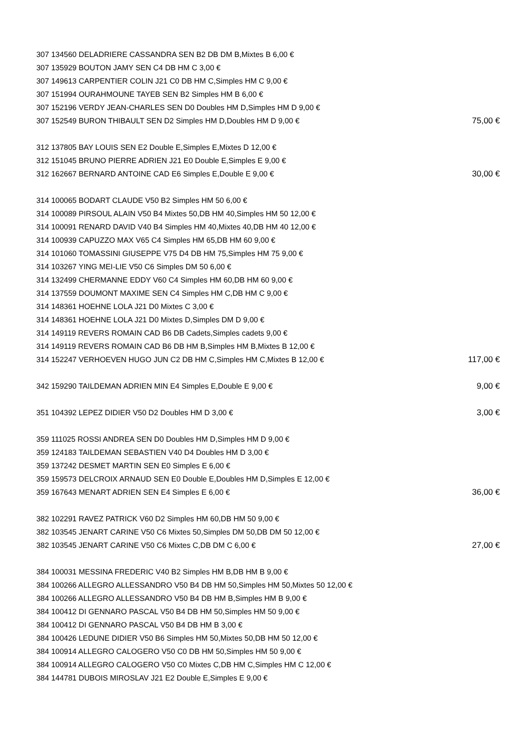| 307 134560 DELADRIERE CASSANDRA SEN B2 DB DM B,Mixtes B 6,00 € | |
| 307 135929 BOUTON JAMY SEN C4 DB HM C 3,00 € | |
| 307 149613 CARPENTIER COLIN J21 C0 DB HM C,Simples HM C 9,00 € | |
| 307 151994 OURAHMOUNE TAYEB SEN B2 Simples HM B 6,00 € | |
| 307 152196 VERDY JEAN-CHARLES SEN D0 Doubles HM D,Simples HM D 9,00 € | |
| 307 152549 BURON THIBAULT SEN D2 Simples HM D,Doubles HM D 9,00 € | 75,00 € |
| 312 137805 BAY LOUIS SEN E2 Double E,Simples E,Mixtes D 12,00 € | |
| 312 151045 BRUNO PIERRE ADRIEN J21 E0 Double E,Simples E 9,00 € | |
| 312 162667 BERNARD ANTOINE CAD E6 Simples E,Double E 9,00 € | 30,00 € |
| 314 100065 BODART CLAUDE V50 B2 Simples HM 50 6,00 € | |
| 314 100089 PIRSOUL ALAIN V50 B4 Mixtes 50,DB HM 40,Simples HM 50 12,00 € | |
| 314 100091 RENARD DAVID V40 B4 Simples HM 40,Mixtes 40,DB HM 40 12,00 € | |
| 314 100939 CAPUZZO MAX V65 C4 Simples HM 65,DB HM 60 9,00 € | |
| 314 101060 TOMASSINI GIUSEPPE V75 D4 DB HM 75,Simples HM 75 9,00 € | |
| 314 103267 YING MEI-LIE V50 C6 Simples DM 50 6,00 € | |
| 314 132499 CHERMANNE EDDY V60 C4 Simples HM 60,DB HM 60 9,00 € | |
| 314 137559 DOUMONT MAXIME SEN C4 Simples HM C,DB HM C 9,00 € | |
| 314 148361 HOEHNE LOLA J21 D0 Mixtes C 3,00 € | |
| 314 148361 HOEHNE LOLA J21 D0 Mixtes D,Simples DM D 9,00 € | |
| 314 149119 REVERS ROMAIN CAD B6 DB Cadets,Simples cadets 9,00 € | |
| 314 149119 REVERS ROMAIN CAD B6 DB HM B,Simples HM B,Mixtes B 12,00 € | |
| 314 152247 VERHOEVEN HUGO JUN C2 DB HM C,Simples HM C,Mixtes B 12,00 € | 117,00 € |
| 342 159290 TAILDEMAN ADRIEN MIN E4 Simples E,Double E 9,00 € | 9,00 € |
| 351 104392 LEPEZ DIDIER V50 D2 Doubles HM D 3,00 € | 3,00 € |
| 359 111025 ROSSI ANDREA SEN D0 Doubles HM D,Simples HM D 9,00 € | |
| 359 124183 TAILDEMAN SEBASTIEN V40 D4 Doubles HM D 3,00 € | |
| 359 137242 DESMET MARTIN SEN E0 Simples E 6,00 € | |
| 359 159573 DELCROIX ARNAUD SEN E0 Double E,Doubles HM D,Simples E 12,00 € | |
| 359 167643 MENART ADRIEN SEN E4 Simples E 6,00 € | 36,00 € |
| 382 102291 RAVEZ PATRICK V60 D2 Simples HM 60,DB HM 50 9,00 € | |
| 382 103545 JENART CARINE V50 C6 Mixtes 50,Simples DM 50,DB DM 50 12,00 € | |
| 382 103545 JENART CARINE V50 C6 Mixtes C,DB DM C 6,00 € | 27,00 € |
| 384 100031 MESSINA FREDERIC V40 B2 Simples HM B,DB HM B 9,00 € | |
| 384 100266 ALLEGRO ALLESSANDRO V50 B4 DB HM 50,Simples HM 50,Mixtes 50 12,00 € | |
| 384 100266 ALLEGRO ALLESSANDRO V50 B4 DB HM B,Simples HM B 9,00 € | |
| 384 100412 DI GENNARO PASCAL V50 B4 DB HM 50,Simples HM 50 9,00 € | |
| 384 100412 DI GENNARO PASCAL V50 B4 DB HM B 3,00 € | |
| 384 100426 LEDUNE DIDIER V50 B6 Simples HM 50,Mixtes 50,DB HM 50 12,00 € | |
| 384 100914 ALLEGRO CALOGERO V50 C0 DB HM 50,Simples HM 50 9,00 € | |
| 384 100914 ALLEGRO CALOGERO V50 C0 Mixtes C,DB HM C,Simples HM C 12,00 € | |
| 384 144781 DUBOIS MIROSLAV J21 E2 Double E,Simples E 9,00 € | |